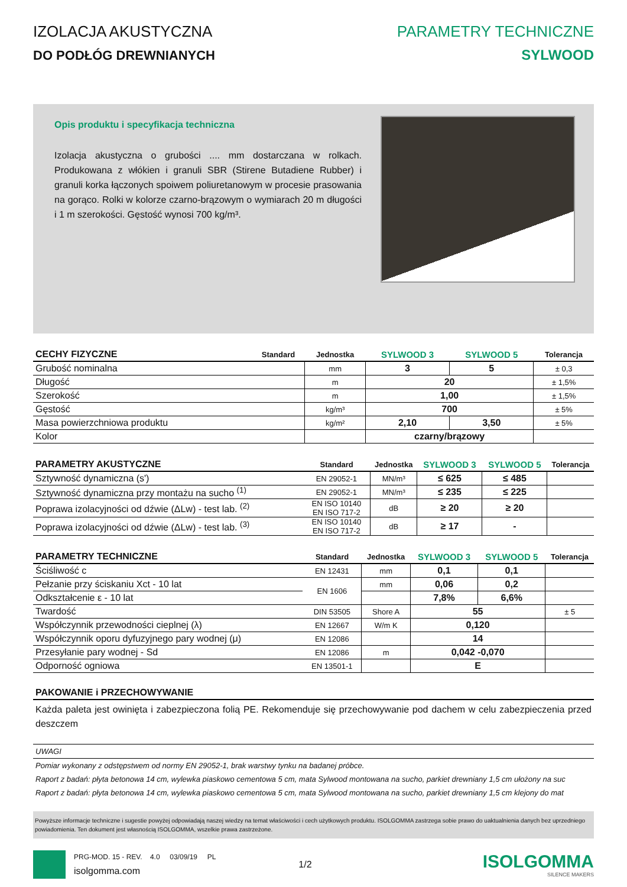IZOLACJA AKUSTYCZNA
DO PODŁÓG DREWNIANYCH
PARAMETRY TECHNICZNE
SYLWOOD
Opis produktu i specyfikacja techniczna
Izolacja akustyczna o grubości .... mm dostarczana w rolkach. Produkowana z włókien i granuli SBR (Stirene Butadiene Rubber) i granuli korka łączonych spoiwem poliuretanowym w procesie prasowania na gorąco. Rolki w kolorze czarno-brązowym o wymiarach 20 m długości i 1 m szerokości. Gęstość wynosi 700 kg/m³.
| CECHY FIZYCZNE | Standard | Jednostka | SYLWOOD 3 | SYLWOOD 5 | Tolerancja |
| --- | --- | --- | --- | --- | --- |
| Grubość nominalna | | mm | 3 | 5 | ± 0,3 |
| Długość | | m | 20 | | ± 1,5% |
| Szerokość | | m | 1,00 | | ± 1,5% |
| Gęstość | | kg/m³ | 700 | | ± 5% |
| Masa powierzchniowa produktu | | kg/m² | 2,10 | 3,50 | ± 5% |
| Kolor | | | czarny/brązowy | | |
| PARAMETRY AKUSTYCZNE | Standard | Jednostka | SYLWOOD 3 | SYLWOOD 5 | Tolerancja |
| --- | --- | --- | --- | --- | --- |
| Sztywność dynamiczna (s') | EN 29052-1 | MN/m³ | ≤ 625 | ≤ 485 | |
| Sztywność dynamiczna przy montażu na sucho <sup>(1)</sup> | EN 29052-1 | MN/m³ | ≤ 235 | ≤ 225 | |
| Poprawa izolacyjności od dźwie (ΔLw) - test lab. <sup>(2)</sup> | EN ISO 10140 EN ISO 717-2 | dB | ≥ 20 | ≥ 20 | |
| Poprawa izolacyjności od dźwie (ΔLw) - test lab. <sup>(3)</sup> | EN ISO 10140 EN ISO 717-2 | dB | ≥ 17 | - | |
| PARAMETRY TECHNICZNE | Standard | Jednostka | SYLWOOD 3 | SYLWOOD 5 | Tolerancja |
| --- | --- | --- | --- | --- | --- |
| Ściśliwość c | EN 12431 | mm | 0,1 | 0,1 | |
| Pełzanie przy ściskaniu Xct - 10 lat | EN 1606 | mm | 0,06 | 0,2 | |
| Odkształcenie ε - 10 lat | | | 7,8% | 6,6% | |
| Twardość | DIN 53505 | Shore A | 55 | | ± 5 |
| Współczynnik przewodności cieplnej (λ) | EN 12667 | W/m K | 0,120 | | |
| Współczynnik oporu dyfuzyjnego pary wodnej (μ) | EN 12086 | | 14 | | |
| Przesyłanie pary wodnej - Sd | EN 12086 | m | 0,042 -0,070 | | |
| Odporność ogniowa | EN 13501-1 | | E | | |
PAKOWANIE i PRZECHOWYWANIE
Każda paleta jest owinięta i zabezpieczona folią PE. Rekomenduje się przechowywanie pod dachem w celu zabezpieczenia przed deszczem
UWAGI
Pomiar wykonany z odstępstwem od normy EN 29052-1, brak warstwy tynku na badanej próbce.
Raport z badań: płyta betonowa 14 cm, wylewka piaskowo cementowa 5 cm, mata Sylwood montowana na sucho, parkiet drewniany 1,5 cm ułożony na suc
Raport z badań: płyta betonowa 14 cm, wylewka piaskowo cementowa 5 cm, mata Sylwood montowana na sucho, parkiet drewniany 1,5 cm klejony do mat
Powyższe informacje techniczne i sugestie powyżej odpowiadają naszej wiedzy na temat właściwości i cech użytkowych produktu. ISOLGOMMA zastrzega sobie prawo do uaktualnienia danych bez uprzedniego powiadomienia. Ten dokument jest własnością ISOLGOMMA, wszelkie prawa zastrzeżone.
PRG-MOD. 15 - REV. 4.0 03/09/19 PL
isolgomma.com
1/2
ISOLGOMMA
SILENCE MAKERS